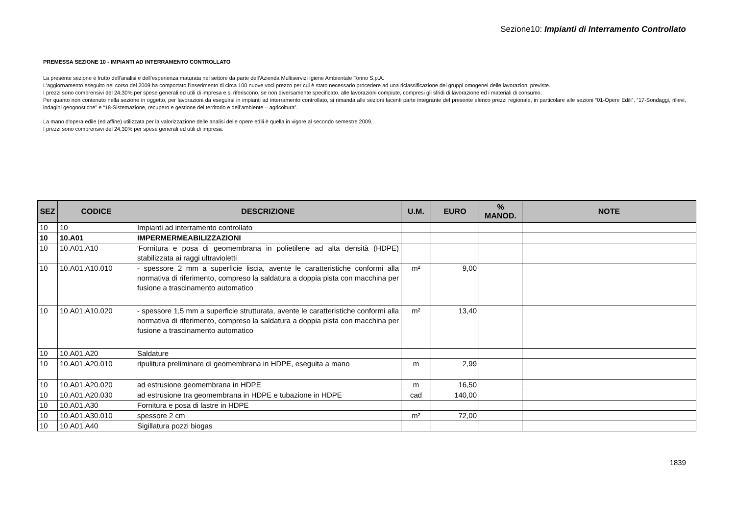Sezione10: Impianti di Interramento Controllato
PREMESSA SEZIONE 10 - IMPIANTI AD INTERRAMENTO CONTROLLATO
La presente sezione è frutto dell’analisi e dell’esperienza maturata nel settore da parte dell’Azienda Multiservizi Igiene Ambientale Torino S.p.A.
L’aggiornamento eseguito nel corso del 2009 ha comportato l’inserimento di circa 100 nuove voci prezzo per cui è stato necessario procedere ad una riclassificazione dei gruppi omogenei delle lavorazioni previste.
I prezzi sono comprensivi del 24,30% per spese generali ed utili di impresa e si riferiscono, se non diversamente specificato, alle lavorazioni compiute, compresi gli sfridi di lavorazione ed i materiali di consumo.
Per quanto non contenuto nella sezione in oggetto, per lavorazioni da eseguirsi in impianti ad interramento controllato, si rimanda alle sezioni facenti parte integrante del presente elenco prezzi regionale, in particolare alle sezioni “01-Opere Edili”, “17-Sondaggi, rilievi, indagini geognostiche” e “18-Sistemazione, recupero e gestione del territorio e dell’ambiente – agricoltura”.
La mano d'opera edile (ed affine) utilizzata per la valorizzazione delle analisi delle opere edili è quella in vigore al secondo semestre 2009.
I prezzi sono comprensivi del 24,30% per spese generali ed utili di impresa.
| SEZ | CODICE | DESCRIZIONE | U.M. | EURO | % MANOD. | NOTE |
| --- | --- | --- | --- | --- | --- | --- |
| 10 | 10 | Impianti ad interramento controllato | | | | |
| 10 | 10.A01 | IMPERMERMEABILIZZAZIONI | | | | |
| 10 | 10.A01.A10 | 'Fornitura e posa di geomembrana in polietilene ad alta densità (HDPE) stabilizzata ai raggi ultravioletti | | | | |
| 10 | 10.A01.A10.010 | - spessore 2 mm a superficie liscia, avente le caratteristiche conformi alla normativa di riferimento, compreso la saldatura a doppia pista con macchina per fusione a trascinamento automatico | m² | 9,00 | | |
| 10 | 10.A01.A10.020 | - spessore 1,5 mm a superficie strutturata, avente le caratteristiche conformi alla normativa di riferimento, compreso la saldatura a doppia pista con macchina per fusione a trascinamento automatico | m² | 13,40 | | |
| 10 | 10.A01.A20 | Saldature | | | | |
| 10 | 10.A01.A20.010 | ripulitura preliminare di geomembrana in HDPE, eseguita a mano | m | 2,99 | | |
| 10 | 10.A01.A20.020 | ad estrusione geomembrana in HDPE | m | 16,50 | | |
| 10 | 10.A01.A20.030 | ad estrusione tra geomembrana in HDPE e tubazione in HDPE | cad | 140,00 | | |
| 10 | 10.A01.A30 | Fornitura e posa di lastre in HDPE | | | | |
| 10 | 10.A01.A30.010 | spessore 2 cm | m² | 72,00 | | |
| 10 | 10.A01.A40 | Sigillatura pozzi biogas | | | | |
1839